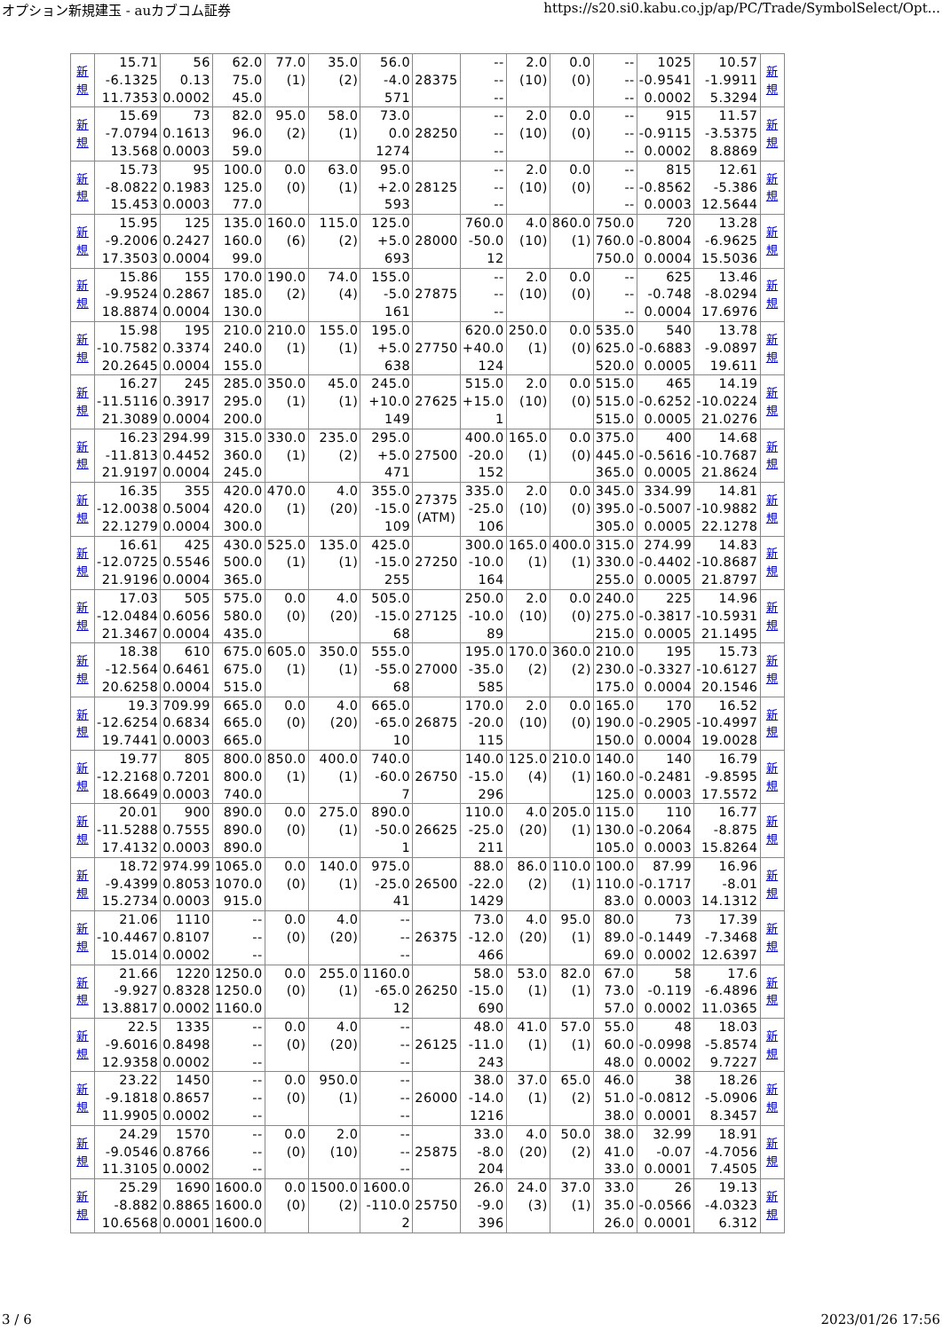オプション新規建玉 - auカブコム証券 https://s20.si0.kabu.co.jp/ap/PC/Trade/SymbolSelect/Opt...
| 新 規 | 15.71 -6.1325 11.7353 | 56 0.13 0.0002 | 62.0 75.0 45.0 | 77.0 (1) | 35.0 (2) | 56.0 -4.0 571 | 28375 | -- -- -- | 2.0 (10) | 0.0 (0) | -- -- -- | 1025 -0.9541 0.0002 | 10.57 -1.9911 5.3294 | 新 規 |
| 新 規 | 15.69 -7.0794 13.568 | 73 0.1613 0.0003 | 82.0 96.0 59.0 | 95.0 (2) | 58.0 (1) | 73.0 0.0 1274 | 28250 | -- -- -- | 2.0 (10) | 0.0 (0) | -- -- -- | 915 -0.9115 0.0002 | 11.57 -3.5375 8.8869 | 新 規 |
| 新 規 | 15.73 -8.0822 15.453 | 95 0.1983 0.0003 | 100.0 125.0 77.0 | 0.0 (0) | 63.0 (1) | 95.0 +2.0 593 | 28125 | -- -- -- | 2.0 (10) | 0.0 (0) | -- -- -- | 815 -0.8562 0.0003 | 12.61 -5.386 12.5644 | 新 規 |
| 新 規 | 15.95 -9.2006 17.3503 | 125 0.2427 0.0004 | 135.0 160.0 99.0 | 160.0 (6) | 115.0 (2) | 125.0 +5.0 693 | 28000 | 760.0 -50.0 12 | 4.0 (10) | 860.0 (1) | 750.0 760.0 750.0 | 720 -0.8004 0.0004 | 13.28 -6.9625 15.5036 | 新 規 |
| 新 規 | 15.86 -9.9524 18.8874 | 155 0.2867 0.0004 | 170.0 185.0 130.0 | 190.0 (2) | 74.0 (4) | 155.0 -5.0 161 | 27875 | -- -- -- | 2.0 (10) | 0.0 (0) | -- -- -- | 625 -0.748 0.0004 | 13.46 -8.0294 17.6976 | 新 規 |
| 新 規 | 15.98 -10.7582 20.2645 | 195 0.3374 0.0004 | 210.0 240.0 155.0 | 210.0 (1) | 155.0 (1) | 195.0 +5.0 638 | 27750 | 620.0 +40.0 124 | 250.0 (1) | 0.0 (0) | 535.0 625.0 520.0 | 540 -0.6883 0.0005 | 13.78 -9.0897 19.611 | 新 規 |
| 新 規 | 16.27 -11.5116 21.3089 | 245 0.3917 0.0004 | 285.0 295.0 200.0 | 350.0 (1) | 45.0 (1) | 245.0 +10.0 149 | 27625 | 515.0 +15.0 1 | 2.0 (10) | 0.0 (0) | 515.0 515.0 515.0 | 465 -0.6252 0.0005 | 14.19 -10.0224 21.0276 | 新 規 |
| 新 規 | 16.23 -11.813 21.9197 | 294.99 0.4452 0.0004 | 315.0 360.0 245.0 | 330.0 (1) | 235.0 (2) | 295.0 +5.0 471 | 27500 | 400.0 -20.0 152 | 165.0 (1) | 0.0 (0) | 375.0 445.0 365.0 | 400 -0.5616 0.0005 | 14.68 -10.7687 21.8624 | 新 規 |
| 新 規 | 16.35 -12.0038 22.1279 | 355 0.5004 0.0004 | 420.0 420.0 300.0 | 470.0 (1) | 4.0 (20) | 355.0 -15.0 109 | 27375 (ATM) | 335.0 -25.0 106 | 2.0 (10) | 0.0 (0) | 345.0 395.0 305.0 | 334.99 -0.5007 0.0005 | 14.81 -10.9882 22.1278 | 新 規 |
| 新 規 | 16.61 -12.0725 21.9196 | 425 0.5546 0.0004 | 430.0 500.0 365.0 | 525.0 (1) | 135.0 (1) | 425.0 -15.0 255 | 27250 | 300.0 -10.0 164 | 165.0 (1) | 400.0 (1) | 315.0 330.0 255.0 | 274.99 -0.4402 0.0005 | 14.83 -10.8687 21.8797 | 新 規 |
| 新 規 | 17.03 -12.0484 21.3467 | 505 0.6056 0.0004 | 575.0 580.0 435.0 | 0.0 (0) | 4.0 (20) | 505.0 -15.0 68 | 27125 | 250.0 -10.0 89 | 2.0 (10) | 0.0 (0) | 240.0 275.0 215.0 | 225 -0.3817 0.0005 | 14.96 -10.5931 21.1495 | 新 規 |
| 新 規 | 18.38 -12.564 20.6258 | 610 0.6461 0.0004 | 675.0 675.0 515.0 | 605.0 (1) | 350.0 (1) | 555.0 -55.0 68 | 27000 | 195.0 -35.0 585 | 170.0 (2) | 360.0 (2) | 210.0 230.0 175.0 | 195 -0.3327 0.0004 | 15.73 -10.6127 20.1546 | 新 規 |
| 新 規 | 19.3 -12.6254 19.7441 | 709.99 0.6834 0.0003 | 665.0 665.0 665.0 | 0.0 (0) | 4.0 (20) | 665.0 -65.0 10 | 26875 | 170.0 -20.0 115 | 2.0 (10) | 0.0 (0) | 165.0 190.0 150.0 | 170 -0.2905 0.0004 | 16.52 -10.4997 19.0028 | 新 規 |
| 新 規 | 19.77 -12.2168 18.6649 | 805 0.7201 0.0003 | 800.0 800.0 740.0 | 850.0 (1) | 400.0 (1) | 740.0 -60.0 7 | 26750 | 140.0 -15.0 296 | 125.0 (4) | 210.0 (1) | 140.0 160.0 125.0 | 140 -0.2481 0.0003 | 16.79 -9.8595 17.5572 | 新 規 |
| 新 規 | 20.01 -11.5288 17.4132 | 900 0.7555 0.0003 | 890.0 890.0 890.0 | 0.0 (0) | 275.0 (1) | 890.0 -50.0 1 | 26625 | 110.0 -25.0 211 | 4.0 (20) | 205.0 (1) | 115.0 130.0 105.0 | 110 -0.2064 0.0003 | 16.77 -8.875 15.8264 | 新 規 |
| 新 規 | 18.72 -9.4399 15.2734 | 974.99 0.8053 0.0003 | 1065.0 1070.0 915.0 | 0.0 (0) | 140.0 (1) | 975.0 -25.0 41 | 26500 | 88.0 -22.0 1429 | 86.0 (2) | 110.0 (1) | 100.0 110.0 83.0 | 87.99 -0.1717 0.0003 | 16.96 -8.01 14.1312 | 新 規 |
| 新 規 | 21.06 -10.4467 15.014 | 1110 0.8107 0.0002 | -- -- -- | 0.0 (0) | 4.0 (20) | -- -- -- | 26375 | 73.0 -12.0 466 | 4.0 (20) | 95.0 (1) | 80.0 89.0 69.0 | 73 -0.1449 0.0002 | 17.39 -7.3468 12.6397 | 新 規 |
| 新 規 | 21.66 -9.927 13.8817 | 1220 0.8328 0.0002 | 1250.0 1250.0 1160.0 | 0.0 (0) | 255.0 (1) | 1160.0 -65.0 12 | 26250 | 58.0 -15.0 690 | 53.0 (1) | 82.0 (1) | 67.0 73.0 57.0 | 58 -0.119 0.0002 | 17.6 -6.4896 11.0365 | 新 規 |
| 新 規 | 22.5 -9.6016 12.9358 | 1335 0.8498 0.0002 | -- -- -- | 0.0 (0) | 4.0 (20) | -- -- -- | 26125 | 48.0 -11.0 243 | 41.0 (1) | 57.0 (1) | 55.0 60.0 48.0 | 48 -0.0998 0.0002 | 18.03 -5.8574 9.7227 | 新 規 |
| 新 規 | 23.22 -9.1818 11.9905 | 1450 0.8657 0.0002 | -- -- -- | 0.0 (0) | 950.0 (1) | -- -- -- | 26000 | 38.0 -14.0 1216 | 37.0 (1) | 65.0 (2) | 46.0 51.0 38.0 | 38 -0.0812 0.0001 | 18.26 -5.0906 8.3457 | 新 規 |
| 新 規 | 24.29 -9.0546 11.3105 | 1570 0.8766 0.0002 | -- -- -- | 0.0 (0) | 2.0 (10) | -- -- -- | 25875 | 33.0 -8.0 204 | 4.0 (20) | 50.0 (2) | 38.0 41.0 33.0 | 32.99 -0.07 0.0001 | 18.91 -4.7056 7.4505 | 新 規 |
| 新 規 | 25.29 -8.882 10.6568 | 1690 0.8865 0.0001 | 1600.0 1600.0 1600.0 | 0.0 (0) | 1500.0 (2) | 1600.0 -110.0 2 | 25750 | 26.0 -9.0 396 | 24.0 (3) | 37.0 (1) | 33.0 35.0 26.0 | 26 -0.0566 0.0001 | 19.13 -4.0323 6.312 | 新 規 |
3 / 6 2023/01/26 17:56